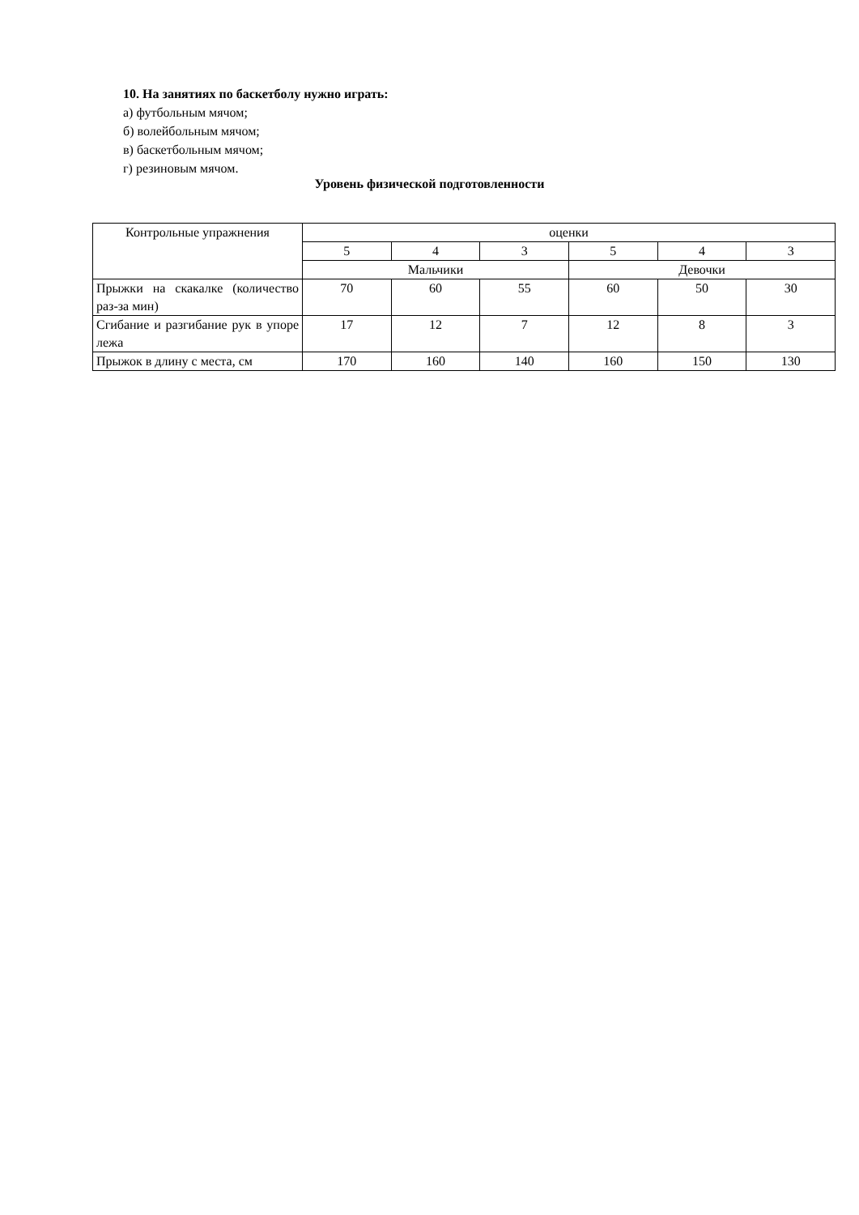10. На занятиях по баскетболу нужно играть:
а) футбольным мячом;
б) волейбольным мячом;
в) баскетбольным мячом;
г) резиновым мячом.
Уровень физической подготовленности
| Контрольные упражнения | оценки | | | | | |
| --- | --- | --- | --- | --- | --- | --- |
| | 5 | 4 | 3 | 5 | 4 | 3 |
| | Мальчики | | | Девочки | | |
| Прыжки на скакалке (количество раз-за мин) | 70 | 60 | 55 | 60 | 50 | 30 |
| Сгибание и разгибание рук в упоре лежа | 17 | 12 | 7 | 12 | 8 | 3 |
| Прыжок в длину с места, см | 170 | 160 | 140 | 160 | 150 | 130 |